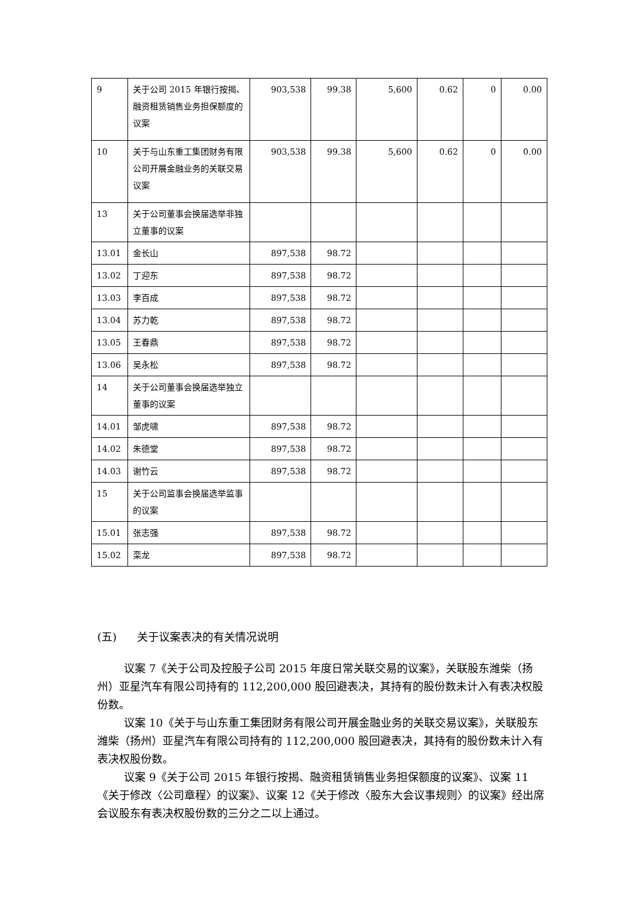| 9 | 关于公司 2015 年银行按揭、融资租赁销售业务担保额度的议案 | 903,538 | 99.38 | 5,600 | 0.62 | 0 | 0.00 |
| 10 | 关于与山东重工集团财务有限公司开展金融业务的关联交易议案 | 903,538 | 99.38 | 5,600 | 0.62 | 0 | 0.00 |
| 13 | 关于公司董事会换届选举非独立董事的议案 | | | | | | |
| 13.01 | 金长山 | 897,538 | 98.72 | | | | |
| 13.02 | 丁迎东 | 897,538 | 98.72 | | | | |
| 13.03 | 李百成 | 897,538 | 98.72 | | | | |
| 13.04 | 苏力乾 | 897,538 | 98.72 | | | | |
| 13.05 | 王春鼎 | 897,538 | 98.72 | | | | |
| 13.06 | 吴永松 | 897,538 | 98.72 | | | | |
| 14 | 关于公司董事会换届选举独立董事的议案 | | | | | | |
| 14.01 | 邹虎啸 | 897,538 | 98.72 | | | | |
| 14.02 | 朱德堂 | 897,538 | 98.72 | | | | |
| 14.03 | 谢竹云 | 897,538 | 98.72 | | | | |
| 15 | 关于公司监事会换届选举监事的议案 | | | | | | |
| 15.01 | 张志强 | 897,538 | 98.72 | | | | |
| 15.02 | 栾龙 | 897,538 | 98.72 | | | | |
(五) 关于议案表决的有关情况说明
议案 7《关于公司及控股子公司 2015 年度日常关联交易的议案》，关联股东潍柴（扬州）亚星汽车有限公司持有的 112,200,000 股回避表决，其持有的股份数未计入有表决权股份数。
议案 10《关于与山东重工集团财务有限公司开展金融业务的关联交易议案》，关联股东潍柴（扬州）亚星汽车有限公司持有的 112,200,000 股回避表决，其持有的股份数未计入有表决权股份数。
议案 9《关于公司 2015 年银行按揭、融资租赁销售业务担保额度的议案》、议案 11《关于修改〈公司章程〉的议案》、议案 12《关于修改〈股东大会议事规则〉的议案》经出席会议股东有表决权股份数的三分之二以上通过。